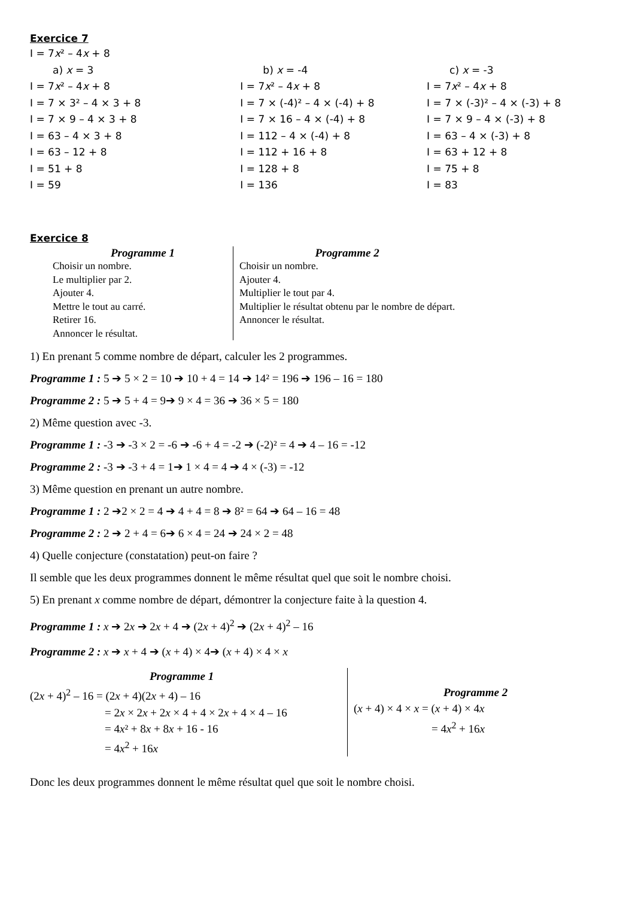Exercice 7
I = 7x² – 4x + 8
a) x = 3
I = 7x² – 4x + 8
I = 7 × 3² – 4 × 3 + 8
I = 7 × 9 – 4 × 3 + 8
I = 63 – 4 × 3 + 8
I = 63 – 12 + 8
I = 51 + 8
I = 59
b) x = -4
I = 7x² – 4x + 8
I = 7 × (-4)² – 4 × (-4) + 8
I = 7 × 16 – 4 × (-4) + 8
I = 112 – 4 × (-4) + 8
I = 112 + 16 + 8
I = 128 + 8
I = 136
c) x = -3
I = 7x² – 4x + 8
I = 7 × (-3)² – 4 × (-3) + 8
I = 7 × 9 – 4 × (-3) + 8
I = 63 – 4 × (-3) + 8
I = 63 + 12 + 8
I = 75 + 8
I = 83
Exercice 8
Programme 1
Choisir un nombre.
Le multiplier par 2.
Ajouter 4.
Mettre le tout au carré.
Retirer 16.
Annoncer le résultat.
Programme 2
Choisir un nombre.
Ajouter 4.
Multiplier le tout par 4.
Multiplier le résultat obtenu par le nombre de départ.
Annoncer le résultat.
1) En prenant 5 comme nombre de départ, calculer les 2 programmes.
Programme 1 : 5 ➔ 5 × 2 = 10 ➔ 10 + 4 = 14 ➔ 14² = 196 ➔ 196 – 16 = 180
Programme 2 : 5 ➔ 5 + 4 = 9➔ 9 × 4 = 36 ➔ 36 × 5 = 180
2) Même question avec -3.
Programme 1 : -3 ➔ -3 × 2 = -6 ➔ -6 + 4 = -2 ➔ (-2)² = 4 ➔ 4 – 16 = -12
Programme 2 : -3 ➔ -3 + 4 = 1➔ 1 × 4 = 4 ➔ 4 × (-3) = -12
3) Même question en prenant un autre nombre.
Programme 1 : 2 ➔2 × 2 = 4 ➔ 4 + 4 = 8 ➔ 8² = 64 ➔ 64 – 16 = 48
Programme 2 : 2 ➔ 2 + 4 = 6➔ 6 × 4 = 24 ➔ 24 × 2 = 48
4) Quelle conjecture (constatation) peut-on faire ?
Il semble que les deux programmes donnent le même résultat quel que soit le nombre choisi.
5) En prenant x comme nombre de départ, démontrer la conjecture faite à la question 4.
Programme 1 : x ➔ 2x ➔ 2x + 4 ➔ (2x + 4)<sup>2</sup> ➔ (2x + 4)<sup>2</sup> – 16
Programme 2 : x ➔ x + 4 ➔ (x + 4) × 4➔ (x + 4) × 4 × x
Programme 1
(2x + 4)<sup>2</sup> – 16 = (2x + 4)(2x + 4) – 16
= 2x × 2x + 2x × 4 + 4 × 2x + 4 × 4 – 16
= 4x² + 8x + 8x + 16 - 16
= 4x<sup>2</sup> + 16x
Programme 2
(x + 4) × 4 × x = (x + 4) × 4x
= 4x<sup>2</sup> + 16x
Donc les deux programmes donnent le même résultat quel que soit le nombre choisi.